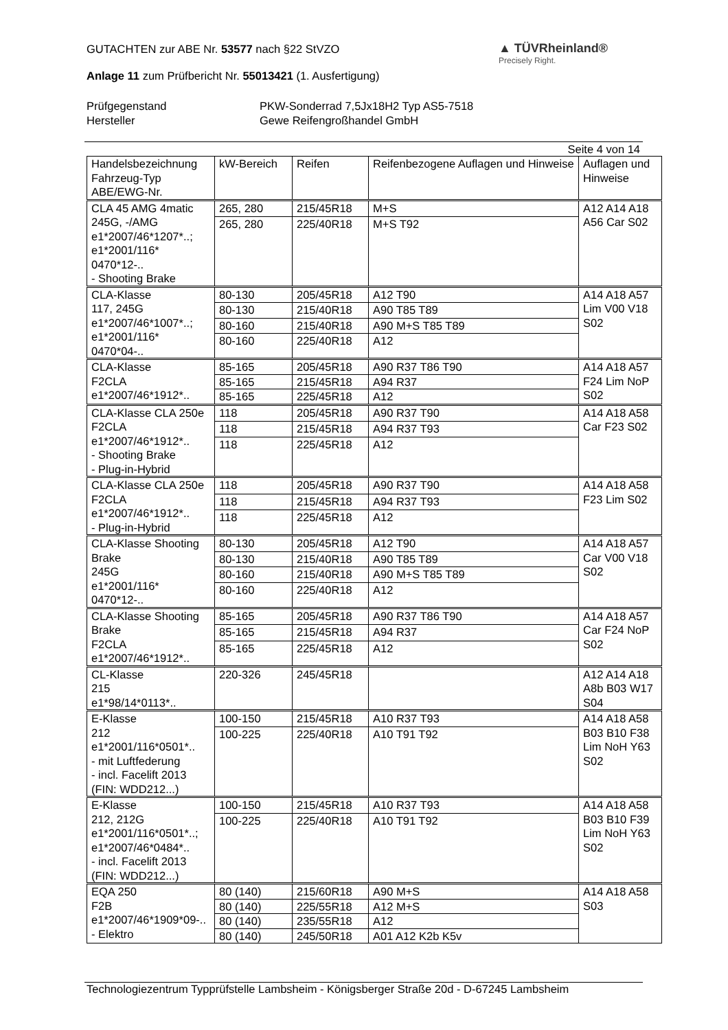▲ TÜVRheinland®
Precisely Right.
GUTACHTEN zur ABE Nr. 53577 nach §22 StVZO
Anlage 11 zum Prüfbericht Nr. 55013421 (1. Ausfertigung)
Prüfgegenstand
Hersteller
PKW-Sonderrad 7,5Jx18H2 Typ AS5-7518
Gewe Reifengroßhandel GmbH
Seite 4 von 14
| Handelsbezeichnung Fahrzeug-Typ ABE/EWG-Nr. | kW-Bereich | Reifen | Reifenbezogene Auflagen und Hinweise | Auflagen und Hinweise |
| --- | --- | --- | --- | --- |
| CLA 45 AMG 4matic 245G, -/AMG e1*2007/46*1207*..; e1*2001/116* 0470*12-.. - Shooting Brake | 265, 280 | 215/45R18 | M+S | A12 A14 A18 A56 Car S02 |
| | 265, 280 | 225/40R18 | M+S T92 | |
| CLA-Klasse 117, 245G e1*2007/46*1007*..; e1*2001/116* 0470*04-.. | 80-130 | 205/45R18 | A12 T90 | A14 A18 A57 Lim V00 V18 S02 |
| | 80-130 | 215/40R18 | A90 T85 T89 | |
| | 80-160 | 215/40R18 | A90 M+S T85 T89 | |
| | 80-160 | 225/40R18 | A12 | |
| CLA-Klasse F2CLA e1*2007/46*1912*.. | 85-165 | 205/45R18 | A90 R37 T86 T90 | A14 A18 A57 F24 Lim NoP S02 |
| | 85-165 | 215/45R18 | A94 R37 | |
| | 85-165 | 225/45R18 | A12 | |
| CLA-Klasse CLA 250e F2CLA e1*2007/46*1912*.. - Shooting Brake - Plug-in-Hybrid | 118 | 205/45R18 | A90 R37 T90 | A14 A18 A58 Car F23 S02 |
| | 118 | 215/45R18 | A94 R37 T93 | |
| | 118 | 225/45R18 | A12 | |
| CLA-Klasse CLA 250e F2CLA e1*2007/46*1912*.. - Plug-in-Hybrid | 118 | 205/45R18 | A90 R37 T90 | A14 A18 A58 F23 Lim S02 |
| | 118 | 215/45R18 | A94 R37 T93 | |
| | 118 | 225/45R18 | A12 | |
| CLA-Klasse Shooting Brake 245G e1*2001/116* 0470*12-.. | 80-130 | 205/45R18 | A12 T90 | A14 A18 A57 Car V00 V18 S02 |
| | 80-130 | 215/40R18 | A90 T85 T89 | |
| | 80-160 | 215/40R18 | A90 M+S T85 T89 | |
| | 80-160 | 225/40R18 | A12 | |
| CLA-Klasse Shooting Brake F2CLA e1*2007/46*1912*.. | 85-165 | 205/45R18 | A90 R37 T86 T90 | A14 A18 A57 Car F24 NoP S02 |
| | 85-165 | 215/45R18 | A94 R37 | |
| | 85-165 | 225/45R18 | A12 | |
| CL-Klasse 215 e1*98/14*0113*.. | 220-326 | 245/45R18 | | A12 A14 A18 A8b B03 W17 S04 |
| E-Klasse 212 e1*2001/116*0501*.. - mit Luftfederung - incl. Facelift 2013 (FIN: WDD212...) | 100-150 | 215/45R18 | A10 R37 T93 | A14 A18 A58 B03 B10 F38 Lim NoH Y63 S02 |
| | 100-225 | 225/40R18 | A10 T91 T92 | |
| E-Klasse 212, 212G e1*2001/116*0501*..; e1*2007/46*0484*.. - incl. Facelift 2013 (FIN: WDD212...) | 100-150 | 215/45R18 | A10 R37 T93 | A14 A18 A58 B03 B10 F39 Lim NoH Y63 S02 |
| | 100-225 | 225/40R18 | A10 T91 T92 | |
| EQA 250 F2B e1*2007/46*1909*09-.. - Elektro | 80 (140) | 215/60R18 | A90 M+S | A14 A18 A58 S03 |
| | 80 (140) | 225/55R18 | A12 M+S | |
| | 80 (140) | 235/55R18 | A12 | |
| | 80 (140) | 245/50R18 | A01 A12 K2b K5v | |
Technologiezentrum Typprüfstelle Lambsheim - Königsberger Straße 20d - D-67245 Lambsheim